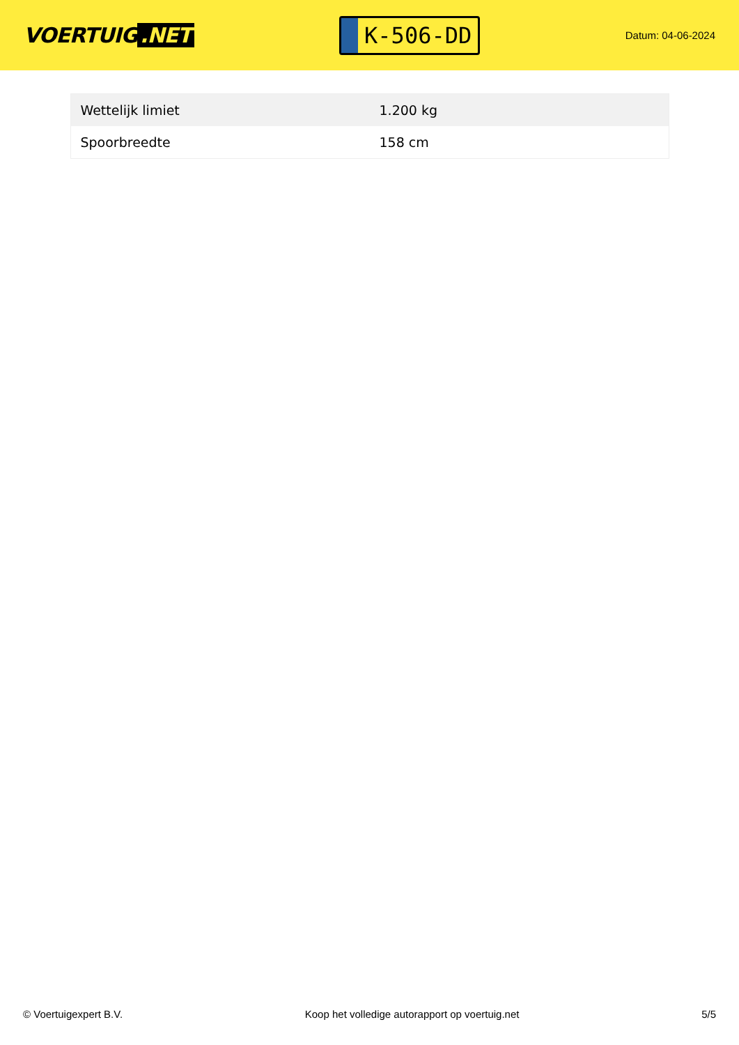VOERTUIG.NET
K-506-DD
Datum: 04-06-2024
| Wettelijk limiet | 1.200 kg |
| Spoorbreedte | 158 cm |
© Voertuigexpert B.V. Koop het volledige autorapport op voertuig.net 5/5